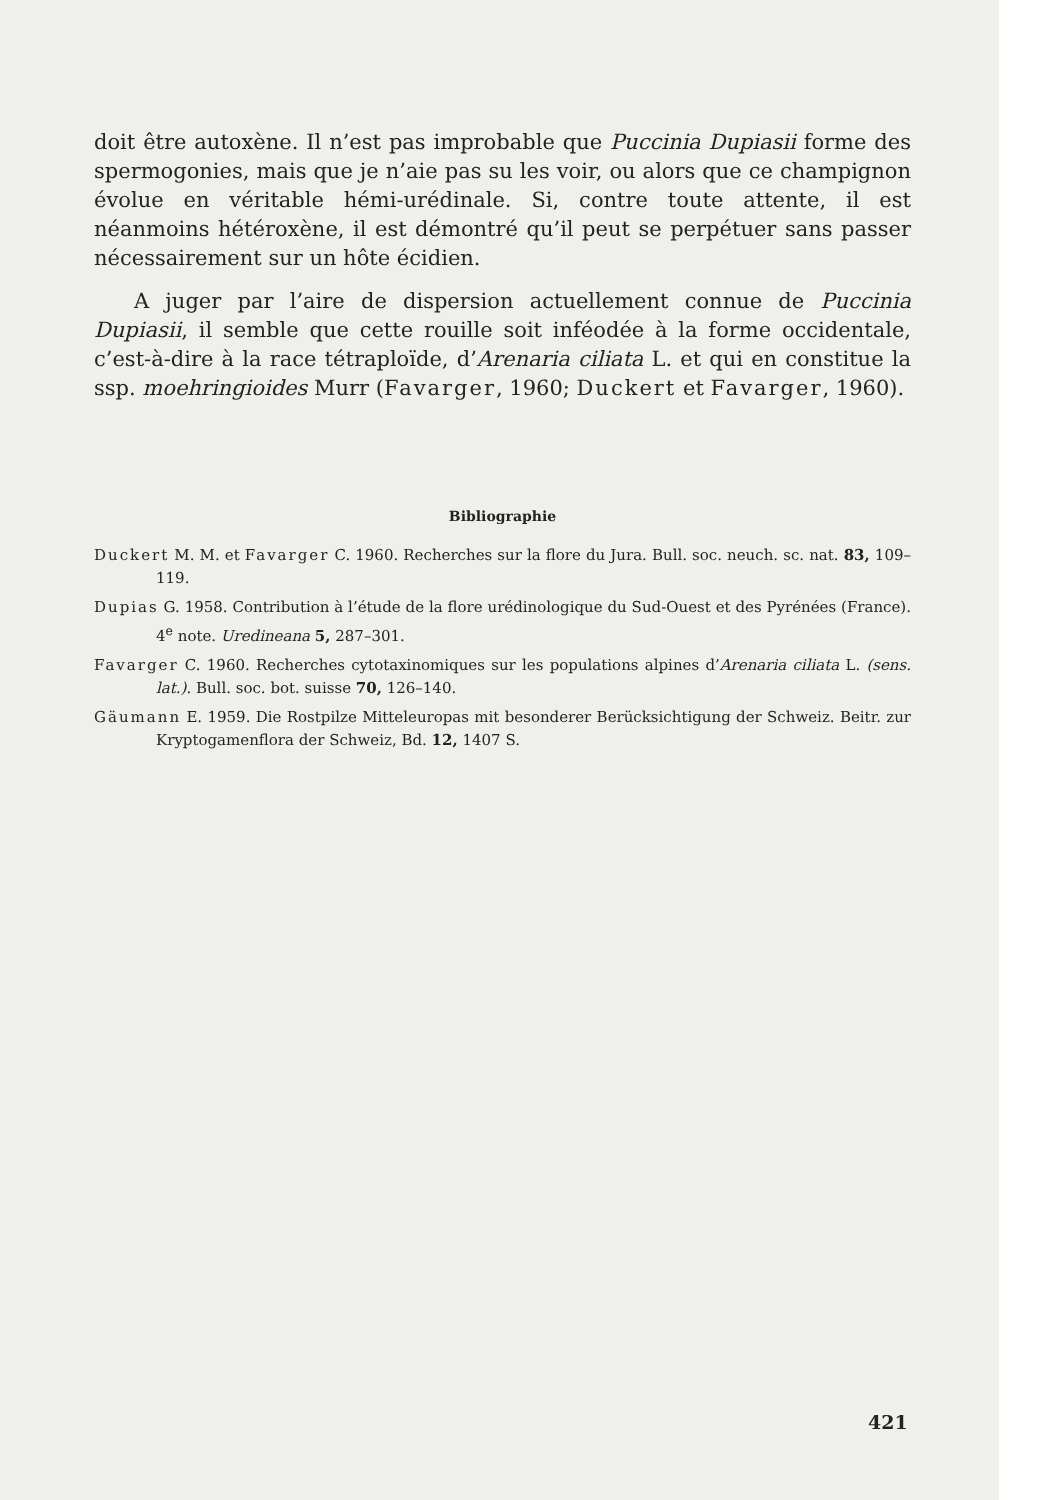doit être autoxène. Il n’est pas improbable que Puccinia Dupiasii forme des spermogonies, mais que je n’aie pas su les voir, ou alors que ce champignon évolue en véritable hémi-urédinale. Si, contre toute attente, il est néanmoins hétéroxène, il est démontré qu’il peut se perpétuer sans passer nécessairement sur un hôte écidien.
A juger par l’aire de dispersion actuellement connue de Puccinia Dupiasii, il semble que cette rouille soit inféodée à la forme occidentale, c’est-à-dire à la race tétraploïde, d’Arenaria ciliata L. et qui en constitue la ssp. moehringioides Murr (Favarger, 1960; Duckert et Favarger, 1960).
Bibliographie
Duckert M. M. et Favarger C. 1960. Recherches sur la flore du Jura. Bull. soc. neuch. sc. nat. 83, 109–119.
Dupias G. 1958. Contribution à l’étude de la flore urédinologique du Sud-Ouest et des Pyrénées (France). 4<sup>e</sup> note. Uredineana 5, 287–301.
Favarger C. 1960. Recherches cytotaxinomiques sur les populations alpines d’Arenaria ciliata L. (sens. lat.). Bull. soc. bot. suisse 70, 126–140.
Gäumann E. 1959. Die Rostpilze Mitteleuropas mit besonderer Berücksichtigung der Schweiz. Beitr. zur Kryptogamenflora der Schweiz, Bd. 12, 1407 S.
421